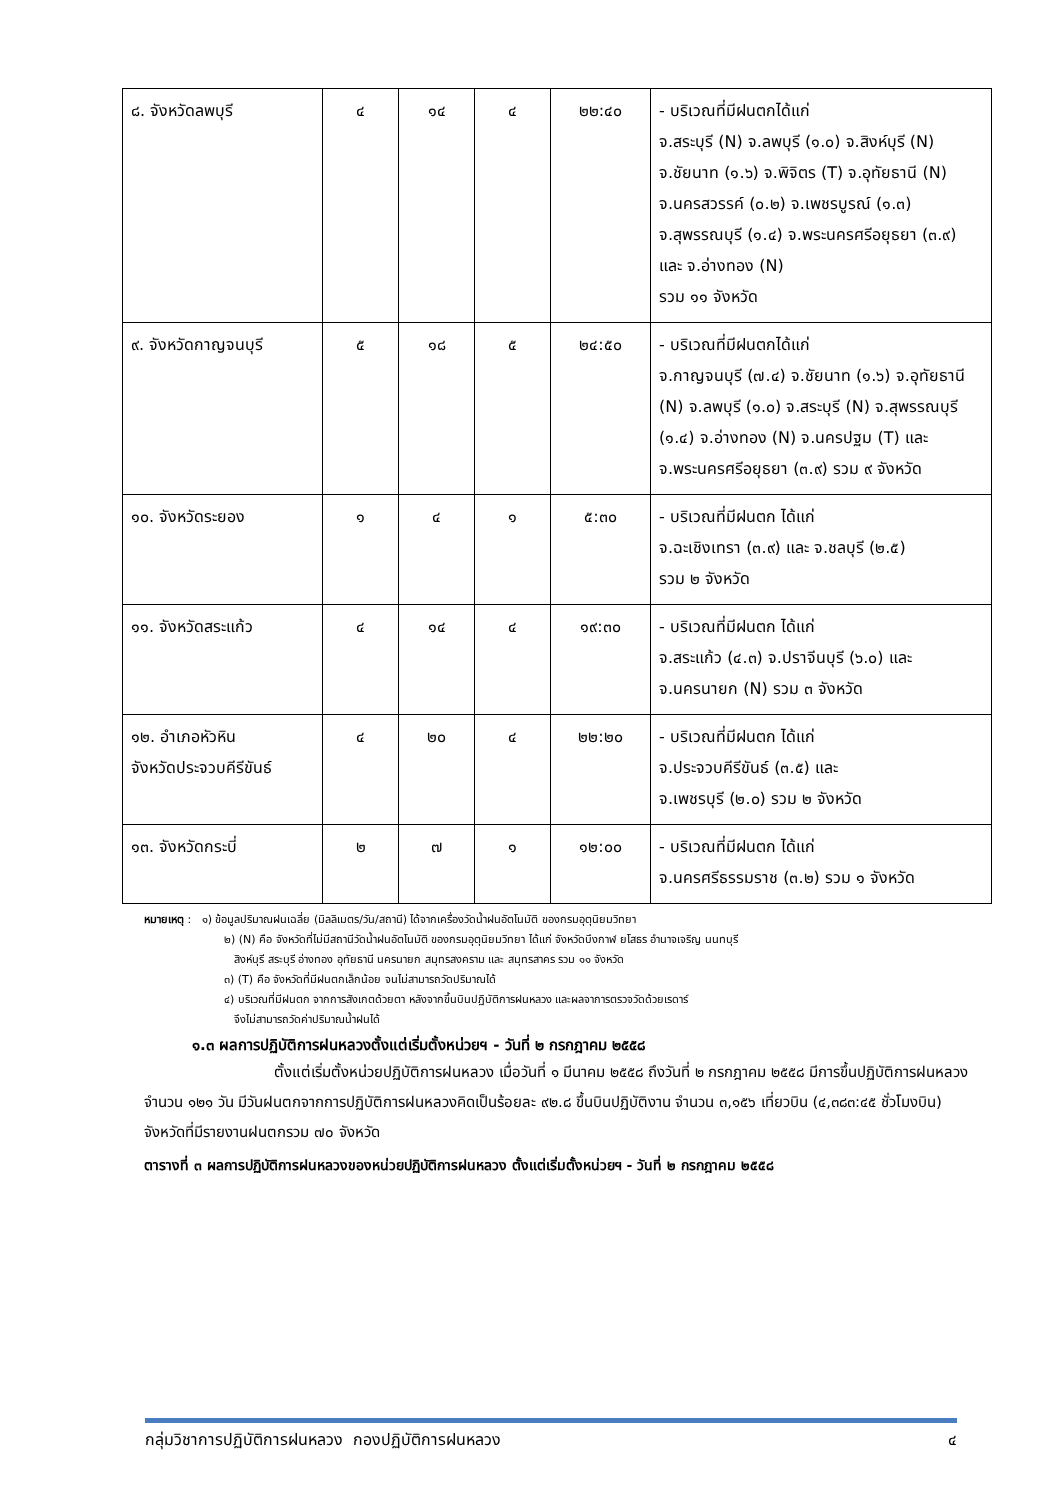| ๘. จังหวัดลพบุรี | ๔ | ๑๔ | ๔ | ๒๒:๔๐ | - บริเวณที่มีฝนตกได้แก่ จ.สระบุรี (N) จ.ลพบุรี (๑.๐) จ.สิงห์บุรี (N) จ.ชัยนาท (๑.๖) จ.พิจิตร (T) จ.อุทัยธานี (N) จ.นครสวรรค์ (๐.๒) จ.เพชรบูรณ์ (๑.๓) จ.สุพรรณบุรี (๑.๔) จ.พระนครศรีอยุธยา (๓.๙) และ จ.อ่างทอง (N) รวม ๑๑ จังหวัด |
| ๙. จังหวัดกาญจนบุรี | ๕ | ๑๘ | ๕ | ๒๔:๕๐ | - บริเวณที่มีฝนตกได้แก่ จ.กาญจนบุรี (๗.๔) จ.ชัยนาท (๑.๖) จ.อุทัยธานี (N) จ.ลพบุรี (๑.๐) จ.สระบุรี (N) จ.สุพรรณบุรี (๑.๔) จ.อ่างทอง (N) จ.นครปฐม (T) และ จ.พระนครศรีอยุธยา (๓.๙) รวม ๙ จังหวัด |
| ๑๐. จังหวัดระยอง | ๑ | ๔ | ๑ | ๕:๓๐ | - บริเวณที่มีฝนตก ได้แก่ จ.ฉะเชิงเทรา (๓.๙) และ จ.ชลบุรี (๒.๕) รวม ๒ จังหวัด |
| ๑๑. จังหวัดสระแก้ว | ๔ | ๑๔ | ๔ | ๑๙:๓๐ | - บริเวณที่มีฝนตก ได้แก่ จ.สระแก้ว (๔.๓) จ.ปราจีนบุรี (๖.๐) และ จ.นครนายก (N) รวม ๓ จังหวัด |
| ๑๒. อำเภอหัวหิน จังหวัดประจวบคีรีขันธ์ | ๔ | ๒๐ | ๔ | ๒๒:๒๐ | - บริเวณที่มีฝนตก ได้แก่ จ.ประจวบคีรีขันธ์ (๓.๕) และ จ.เพชรบุรี (๒.๐) รวม ๒ จังหวัด |
| ๑๓. จังหวัดกระบี่ | ๒ | ๗ | ๑ | ๑๒:๐๐ | - บริเวณที่มีฝนตก ได้แก่ จ.นครศรีธรรมราช (๓.๒) รวม ๑ จังหวัด |
หมายเหตุ : ๑) ข้อมูลปริมาณฝนเฉลี่ย (มิลลิเมตร/วัน/สถานี) ได้จากเครื่องวัดน้ำฝนอัตโนมัติ ของกรมอุตุนิยมวิทยา
๒) (N) คือ จังหวัดที่ไม่มีสถานีวัดน้ำฝนอัตโนมัติ ของกรมอุตุนิยมวิทยา ได้แก่ จังหวัดบึงกาฬ ยโสธร อำนาจเจริญ นนทบุรี
สิงห์บุรี สระบุรี อ่างทอง อุทัยธานี นครนายก สมุทรสงคราม และ สมุทรสาคร รวม ๑๑ จังหวัด
๓) (T) คือ จังหวัดที่มีฝนตกเล็กน้อย จนไม่สามารถวัดปริมาณได้
๔) บริเวณที่มีฝนตก จากการสังเกตด้วยตา หลังจากขึ้นบินปฏิบัติการฝนหลวง และผลจาการตรวจวัดด้วยเรดาร์
จึงไม่สามารถวัดค่าปริมาณน้ำฝนได้
๑.๓ ผลการปฏิบัติการฝนหลวงตั้งแต่เริ่มตั้งหน่วยฯ - วันที่ ๒ กรกฎาคม ๒๕๕๘
ตั้งแต่เริ่มตั้งหน่วยปฏิบัติการฝนหลวง เมื่อวันที่ ๑ มีนาคม ๒๕๕๘ ถึงวันที่ ๒ กรกฎาคม ๒๕๕๘ มีการขึ้นปฏิบัติการฝนหลวง จำนวน ๑๒๑ วัน มีวันฝนตกจากการปฏิบัติการฝนหลวงคิดเป็นร้อยละ ๙๒.๘ ขึ้นบินปฏิบัติงาน จำนวน ๓,๑๕๖ เที่ยวบิน (๔,๓๘๓:๔๕ ชั่วโมงบิน) จังหวัดที่มีรายงานฝนตกรวม ๗๐ จังหวัด
ตารางที่ ๓ ผลการปฏิบัติการฝนหลวงของหน่วยปฏิบัติการฝนหลวง ตั้งแต่เริ่มตั้งหน่วยฯ - วันที่ ๒ กรกฎาคม ๒๕๕๘
กลุ่มวิชาการปฏิบัติการฝนหลวง กองปฏิบัติการฝนหลวง ๔